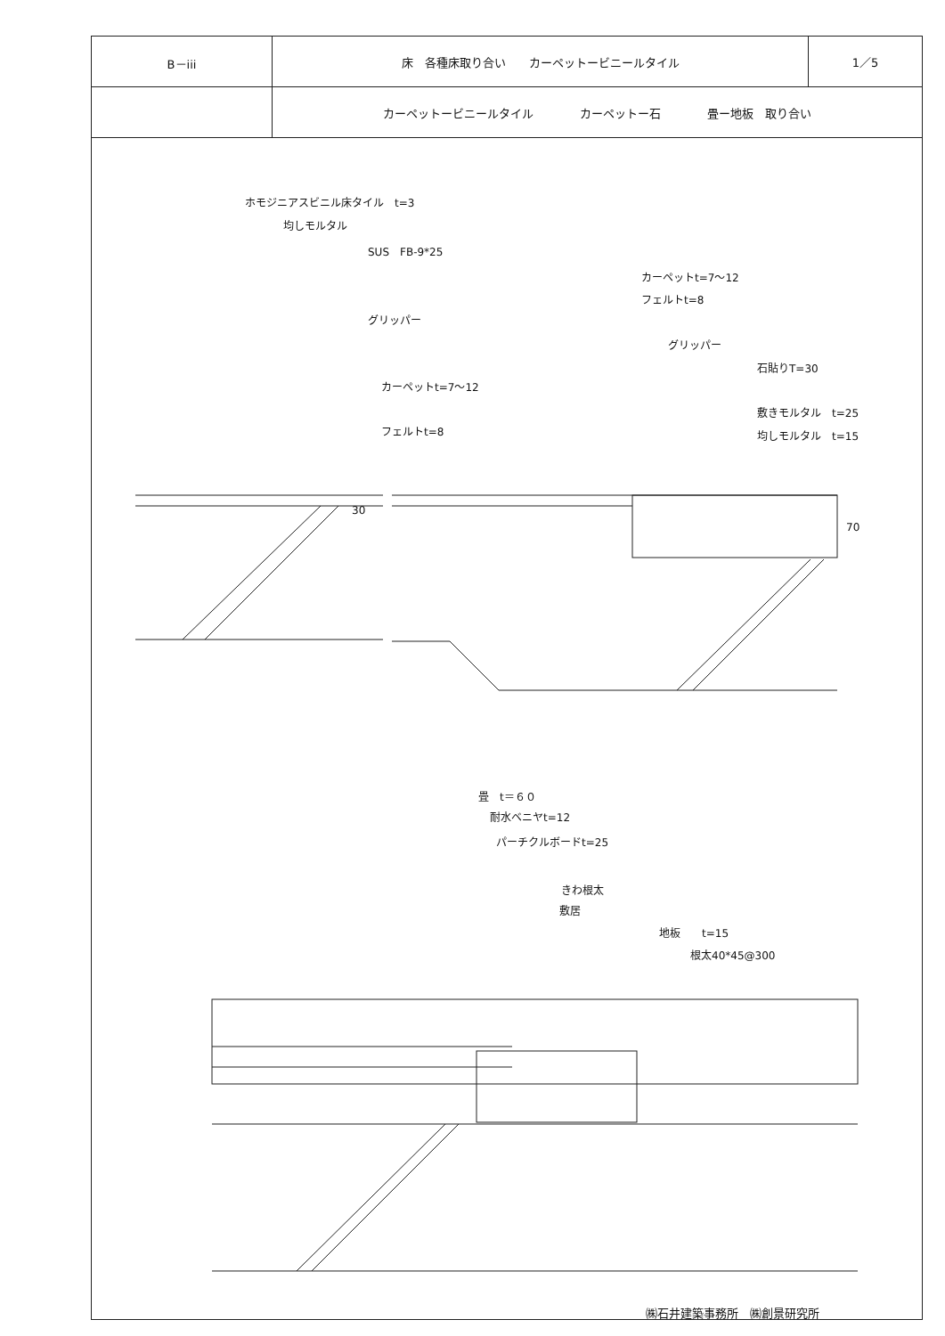| B－iii | 床 各種床取り合い カーペットービニールタイル | 1／5 |
| | カーペットービニールタイル カーペットー石 畳ー地板 取り合い | |
ホモジニアスビニル床タイル　t=3
均しモルタル
SUS　FB-9*25
グリッパー
カーペットt=7～12
フェルトt=8
カーペットt=7～12
フェルトt=8
グリッパー
石貼りT=30
敷きモルタル　t=25
均しモルタル　t=15
30
70
畳　t＝６０
耐水ベニヤt=12
パーチクルボードt=25
きわ根太
敷居
地板　　t=15
根太40*45@300
㈱石井建築事務所　㈱創景研究所